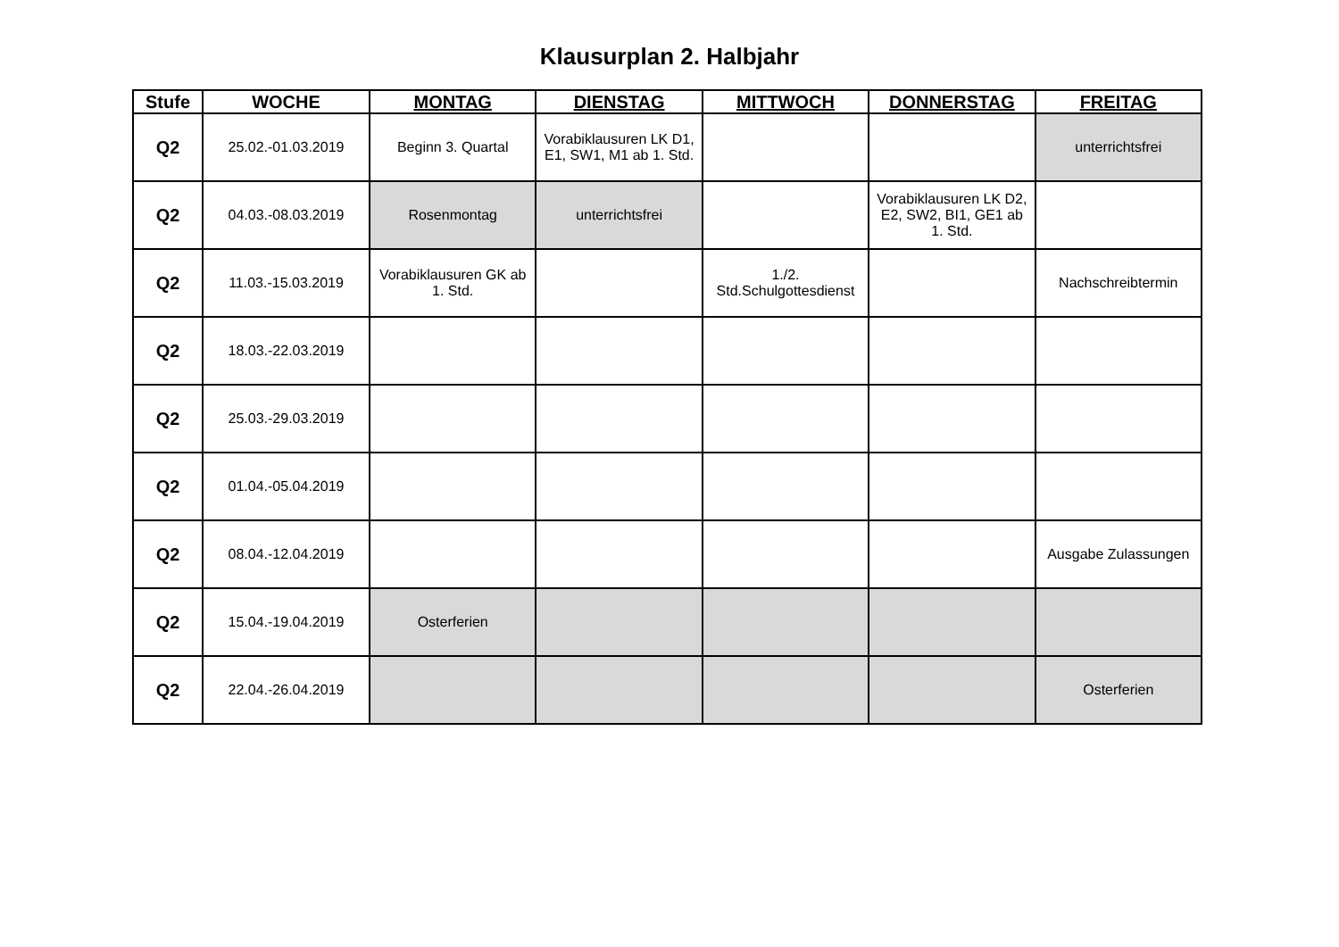Klausurplan 2. Halbjahr
| Stufe | WOCHE | MONTAG | DIENSTAG | MITTWOCH | DONNERSTAG | FREITAG |
| --- | --- | --- | --- | --- | --- | --- |
| Q2 | 25.02.-01.03.2019 | Beginn 3. Quartal | Vorabiklausuren LK D1, E1, SW1, M1 ab 1. Std. | | | unterrichtsfrei |
| Q2 | 04.03.-08.03.2019 | Rosenmontag | unterrichtsfrei | | Vorabiklausuren LK D2, E2, SW2, BI1, GE1 ab 1. Std. | |
| Q2 | 11.03.-15.03.2019 | Vorabiklausuren GK ab 1. Std. | | 1./2. Std.Schulgottesdienst | | Nachschreibtermin |
| Q2 | 18.03.-22.03.2019 | | | | | |
| Q2 | 25.03.-29.03.2019 | | | | | |
| Q2 | 01.04.-05.04.2019 | | | | | |
| Q2 | 08.04.-12.04.2019 | | | | | Ausgabe Zulassungen |
| Q2 | 15.04.-19.04.2019 | Osterferien | | | | |
| Q2 | 22.04.-26.04.2019 | | | | | Osterferien |